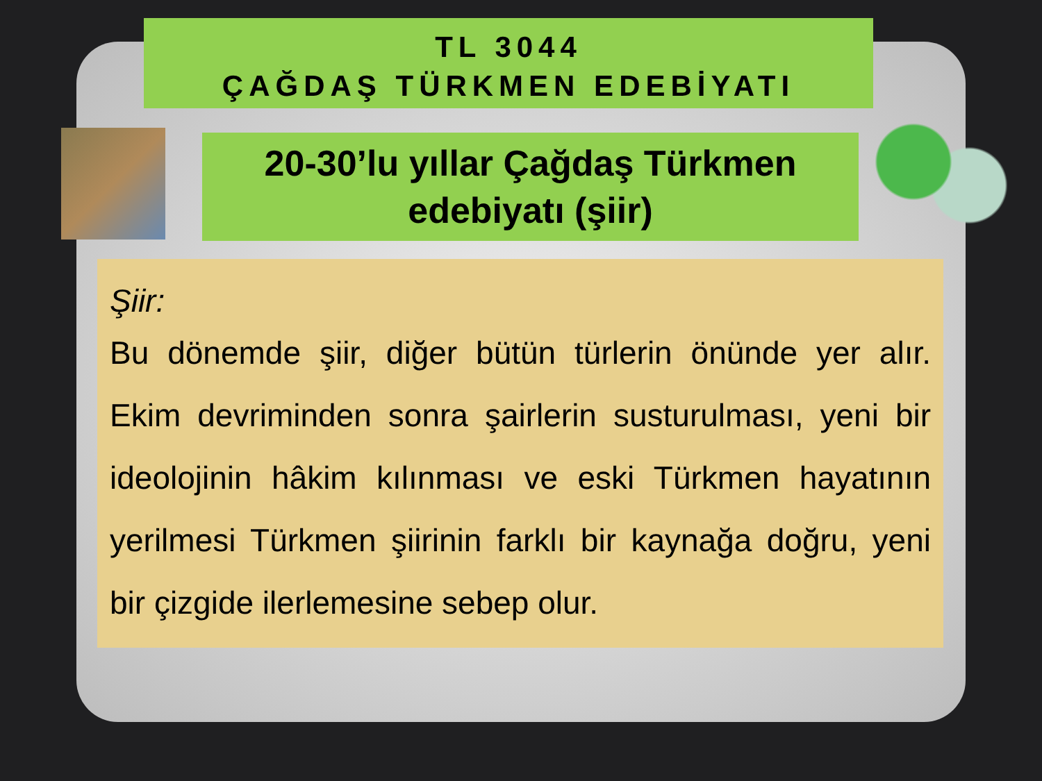TL 3044
ÇAĞDAŞ TÜRKMEN EDEBİYATI
20-30’lu yıllar Çağdaş Türkmen edebiyatı (şiir)
Şiir:
Bu dönemde şiir, diğer bütün türlerin önünde yer alır. Ekim devriminden sonra şairlerin susturulması, yeni bir ideolojinin hâkim kılınması ve eski Türkmen hayatının yerilmesi Türkmen şiirinin farklı bir kaynağa doğru, yeni bir çizgide ilerlemesine sebep olur.